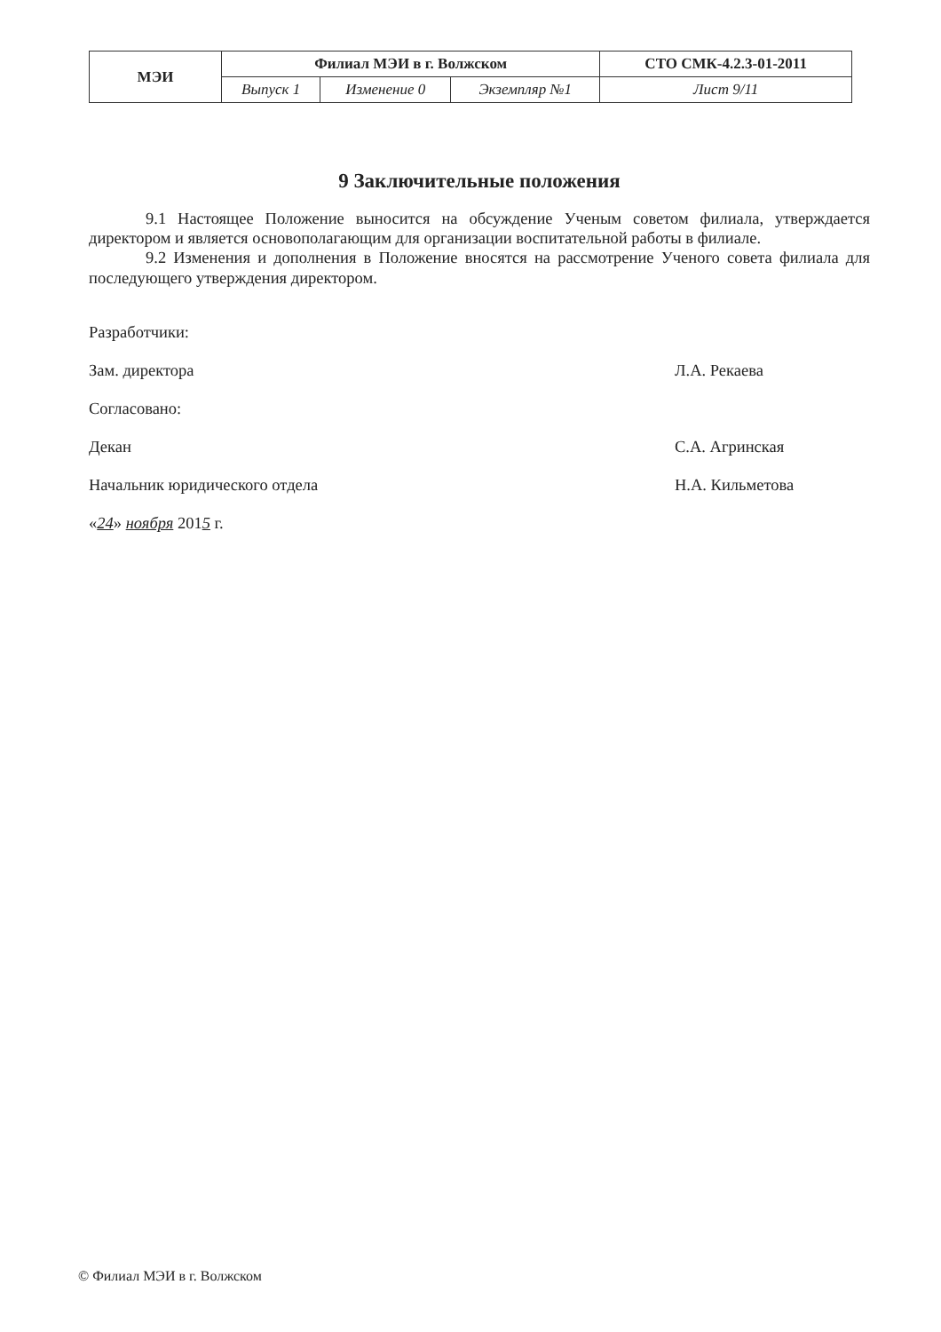| МЭИ | Филиал МЭИ в г. Волжском | | | СТО СМК-4.2.3-01-2011 |
| | Выпуск 1 | Изменение 0 | Экземпляр №1 | Лист 9/11 |
9 Заключительные положения
9.1 Настоящее Положение выносится на обсуждение Ученым советом филиала, утверждается директором и является основополагающим для организации воспитательной работы в филиале.
9.2 Изменения и дополнения в Положение вносятся на рассмотрение Ученого совета филиала для последующего утверждения директором.
Разработчики:
Зам. директора Л.А. Рекаева
Согласовано:
Декан С.А. Агринская
Начальник юридического отдела Н.А. Кильметова
«24» ноября 2015 г.
© Филиал МЭИ в г. Волжском